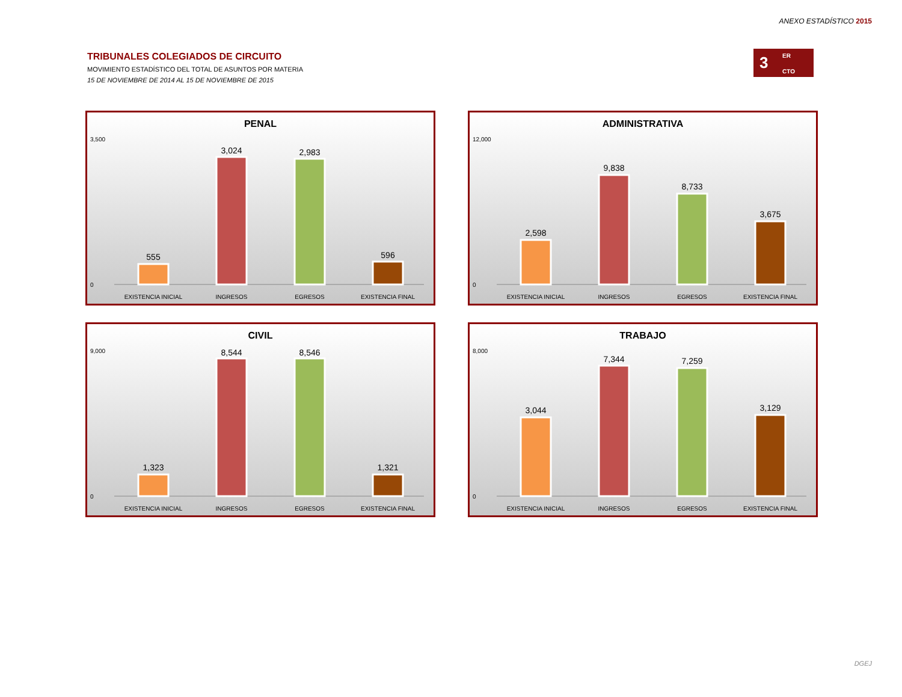ANEXO ESTADÍSTICO 2015
TRIBUNALES COLEGIADOS DE CIRCUITO
MOVIMIENTO ESTADÍSTICO DEL TOTAL DE ASUNTOS POR MATERIA
15 DE NOVIEMBRE DE 2014 AL 15 DE NOVIEMBRE DE 2015
3 ER
CTO
PENAL
3,500
0
555
3,024
2,983
596
EXISTENCIA INICIAL
INGRESOS
EGRESOS
EXISTENCIA FINAL
ADMINISTRATIVA
12,000
0
2,598
9,838
8,733
3,675
EXISTENCIA INICIAL
INGRESOS
EGRESOS
EXISTENCIA FINAL
CIVIL
9,000
0
1,323
8,544
8,546
1,321
EXISTENCIA INICIAL
INGRESOS
EGRESOS
EXISTENCIA FINAL
TRABAJO
8,000
0
3,044
7,344
7,259
3,129
EXISTENCIA INICIAL
INGRESOS
EGRESOS
EXISTENCIA FINAL
DGEJ